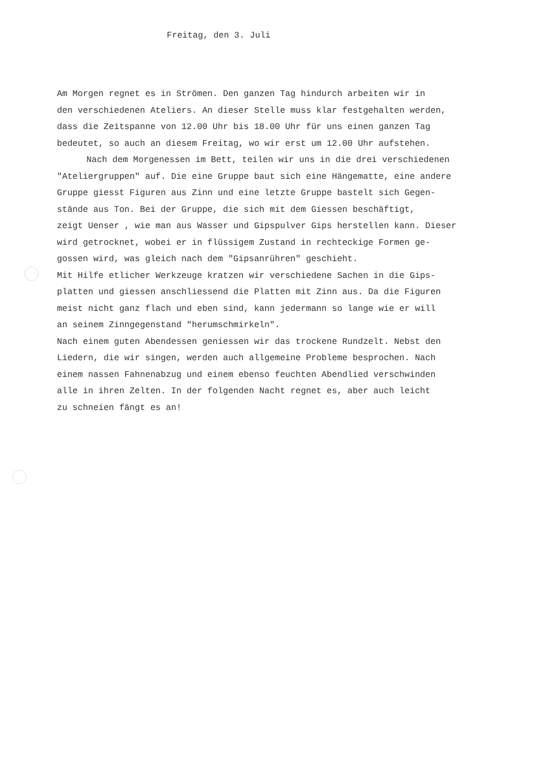Freitag, den 3. Juli
Am Morgen regnet es in Strömen. Den ganzen Tag hindurch arbeiten wir in
den verschiedenen Ateliers. An dieser Stelle muss klar festgehalten werden,
dass die Zeitspanne von 12.00 Uhr bis 18.00 Uhr für uns einen ganzen Tag
bedeutet, so auch an diesem Freitag, wo wir erst um 12.00 Uhr aufstehen.
Nach dem Morgenessen im Bett, teilen wir uns in die drei verschiedenen
"Ateliergruppen" auf. Die eine Gruppe baut sich eine Hängematte, eine andere
Gruppe giesst Figuren aus Zinn und eine letzte Gruppe bastelt sich Gegen-
stände aus Ton. Bei der Gruppe, die sich mit dem Giessen beschäftigt,
zeigt Uenser , wie man aus Wasser und Gipspulver Gips herstellen kann. Dieser
wird getrocknet, wobei er in flüssigem Zustand in rechteckige Formen ge-
gossen wird, was gleich nach dem "Gipsanrühren" geschieht.
Mit Hilfe etlicher Werkzeuge kratzen wir verschiedene Sachen in die Gips-
platten und giessen anschliessend die Platten mit Zinn aus. Da die Figuren
meist nicht ganz flach und eben sind, kann jedermann so lange wie er will
an seinem Zinngegenstand "herumschmirkeln".
Nach einem guten Abendessen geniessen wir das trockene Rundzelt. Nebst den
Liedern, die wir singen, werden auch allgemeine Probleme besprochen. Nach
einem nassen Fahnenabzug und einem ebenso feuchten Abendlied verschwinden
alle in ihren Zelten. In der folgenden Nacht regnet es, aber auch leicht
zu schneien fängt es an!